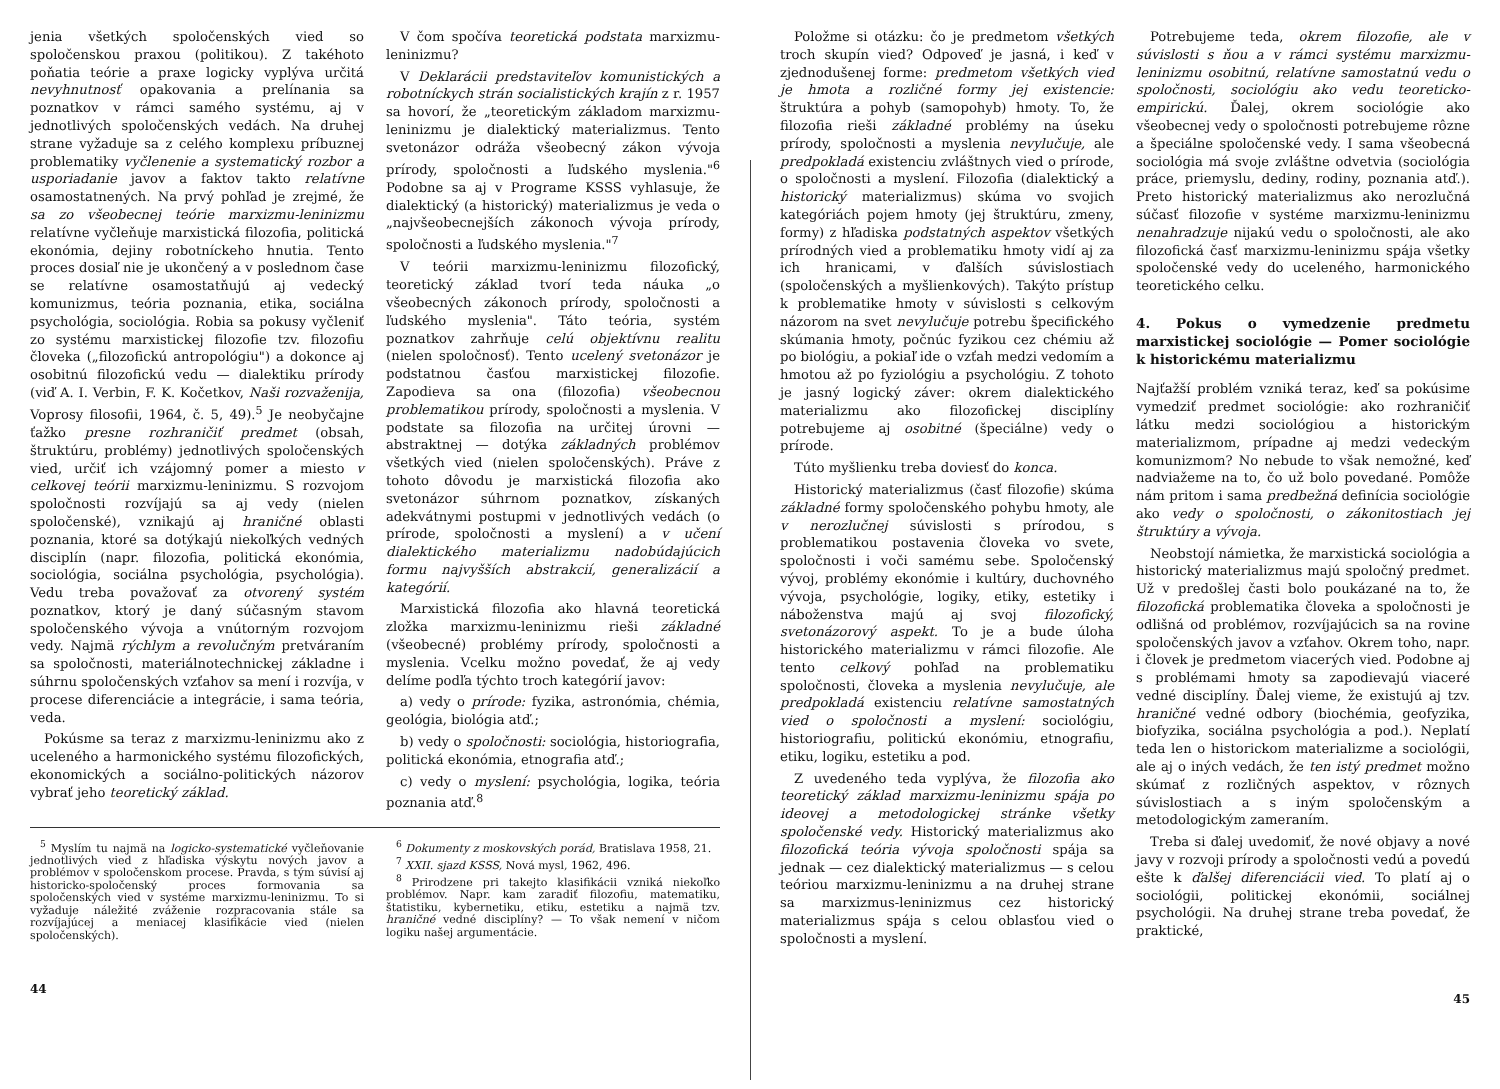jenia všetkých spoločenských vied so spoločenskou praxou (politikou). Z takéhoto poňatia teórie a praxe logicky vyplýva určitá nevyhnutnosť opakovania a prelínania sa poznatkov v rámci samého systému, aj v jednotlivých spoločenských vedách. Na druhej strane vyžaduje sa z celého komplexu príbuznej problematiky vyčlenenie a systematický rozbor a usporiadanie javov a faktov takto relatívne osamostatnených. Na prvý pohľad je zrejmé, že sa zo všeobecnej teórie marxizmu-leninizmu relatívne vyčleňuje marxistická filozofia, politická ekonómia, dejiny robotníckeho hnutia. Tento proces dosiaľ nie je ukončený a v poslednom čase se relatívne osamostatňujú aj vedecký komunizmus, teória poznania, etika, sociálna psychológia, sociológia. Robia sa pokusy vyčleniť zo systému marxistickej filozofie tzv. filozofiu človeka („filozofickú antropológiu") a dokonce aj osobitnú filozofickú vedu — dialektiku prírody (viď A. I. Verbin, F. K. Kočetkov, Naši rozvaženija, Voprosy filosofii, 1964, č. 5, 49).<sup>5</sup> Je neobyčajne ťažko presne rozhraničiť predmet (obsah, štruktúru, problémy) jednotlivých spoločenských vied, určiť ich vzájomný pomer a miesto v celkovej teórii marxizmu-leninizmu. S rozvojom spoločnosti rozvíjajú sa aj vedy (nielen spoločenské), vznikajú aj hraničné oblasti poznania, ktoré sa dotýkajú niekoľkých vedných disciplín (napr. filozofia, politická ekonómia, sociológia, sociálna psychológia, psychológia). Vedu treba považovať za otvorený systém poznatkov, ktorý je daný súčasným stavom spoločenského vývoja a vnútorným rozvojom vedy. Najmä rýchlym a revolučným pretváraním sa spoločnosti, materiálnotechnickej základne i súhrnu spoločenských vzťahov sa mení i rozvíja, v procese diferenciácie a integrácie, i sama teória, veda.
Pokúsme sa teraz z marxizmu-leninizmu ako z uceleného a harmonického systému filozofických, ekonomických a sociálno-politických názorov vybrať jeho teoretický základ.
V čom spočíva teoretická podstata marxizmu-leninizmu?
V Deklarácii predstaviteľov komunistických a robotníckych strán socialistických krajín z r. 1957 sa hovorí, že „teoretickým základom marxizmu-leninizmu je dialektický materializmus. Tento svetonázor odráža všeobecný zákon vývoja prírody, spoločnosti a ľudského myslenia."<sup>6</sup> Podobne sa aj v Programe KSSS vyhlasuje, že dialektický (a historický) materializmus je veda o „najvšeobecnejších zákonoch vývoja prírody, spoločnosti a ľudského myslenia."<sup>7</sup>
V teórii marxizmu-leninizmu filozofický, teoretický základ tvorí teda náuka „o všeobecných zákonoch prírody, spoločnosti a ľudského myslenia". Táto teória, systém poznatkov zahrňuje celú objektívnu realitu (nielen spoločnosť). Tento ucelený svetonázor je podstatnou časťou marxistickej filozofie. Zapodieva sa ona (filozofia) všeobecnou problematikou prírody, spoločnosti a myslenia. V podstate sa filozofia na určitej úrovni — abstraktnej — dotýka základných problémov všetkých vied (nielen spoločenských). Práve z tohoto dôvodu je marxistická filozofia ako svetonázor súhrnom poznatkov, získaných adekvátnymi postupmi v jednotlivých vedách (o prírode, spoločnosti a myslení) a v učení dialektického materializmu nadobúdajúcich formu najvyšších abstrakcií, generalizácií a kategórií.
Marxistická filozofia ako hlavná teoretická zložka marxizmu-leninizmu rieši základné (všeobecné) problémy prírody, spoločnosti a myslenia. Vcelku možno povedať, že aj vedy delíme podľa týchto troch kategórií javov:
a) vedy o prírode: fyzika, astronómia, chémia, geológia, biológia atď.;
b) vedy o spoločnosti: sociológia, historiografia, politická ekonómia, etnografia atď.;
c) vedy o myslení: psychológia, logika, teória poznania atď.<sup>8</sup>
<sup>5</sup> Myslím tu najmä na logicko-systematické vyčleňovanie jednotlivých vied z hľadiska výskytu nových javov a problémov v spoločenskom procese. Pravda, s tým súvisí aj historicko-spoločenský proces formovania sa spoločenských vied v systéme marxizmu-leninizmu. To si vyžaduje náležité zváženie rozpracovania stále sa rozvíjajúcej a meniacej klasifikácie vied (nielen spoločenských).
<sup>6</sup> Dokumenty z moskovských porád, Bratislava 1958, 21.
<sup>7</sup> XXII. sjazd KSSS, Nová mysl, 1962, 496.
<sup>8</sup> Prirodzene pri takejto klasifikácii vzniká niekoľko problémov. Napr. kam zaradiť filozofiu, matematiku, štatistiku, kybernetiku, etiku, estetiku a najmä tzv. hraničné vedné disciplíny? — To však nemení v ničom logiku našej argumentácie.
44
Položme si otázku: čo je predmetom všetkých troch skupín vied? Odpoveď je jasná, i keď v zjednodušenej forme: predmetom všetkých vied je hmota a rozličné formy jej existencie: štruktúra a pohyb (samopohyb) hmoty. To, že filozofia rieši základné problémy na úseku prírody, spoločnosti a myslenia nevylučuje, ale predpokladá existenciu zvláštnych vied o prírode, o spoločnosti a myslení. Filozofia (dialektický a historický materializmus) skúma vo svojich kategóriách pojem hmoty (jej štruktúru, zmeny, formy) z hľadiska podstatných aspektov všetkých prírodných vied a problematiku hmoty vidí aj za ich hranicami, v ďalších súvislostiach (spoločenských a myšlienkových). Takýto prístup k problematike hmoty v súvislosti s celkovým názorom na svet nevylučuje potrebu špecifického skúmania hmoty, počnúc fyzikou cez chémiu až po biológiu, a pokiaľ ide o vzťah medzi vedomím a hmotou až po fyziológiu a psychológiu. Z tohoto je jasný logický záver: okrem dialektického materializmu ako filozofickej disciplíny potrebujeme aj osobitné (špeciálne) vedy o prírode.
Túto myšlienku treba doviesť do konca.
Historický materializmus (časť filozofie) skúma základné formy spoločenského pohybu hmoty, ale v nerozlučnej súvislosti s prírodou, s problematikou postavenia človeka vo svete, spoločnosti i voči samému sebe. Spoločenský vývoj, problémy ekonómie i kultúry, duchovného vývoja, psychológie, logiky, etiky, estetiky i náboženstva majú aj svoj filozofický, svetonázorový aspekt. To je a bude úloha historického materializmu v rámci filozofie. Ale tento celkový pohľad na problematiku spoločnosti, človeka a myslenia nevylučuje, ale predpokladá existenciu relatívne samostatných vied o spoločnosti a myslení: sociológiu, historiografiu, politickú ekonómiu, etnografiu, etiku, logiku, estetiku a pod.
Z uvedeného teda vyplýva, že filozofia ako teoretický základ marxizmu-leninizmu spája po ideovej a metodologickej stránke všetky spoločenské vedy. Historický materializmus ako filozofická teória vývoja spoločnosti spája sa jednak — cez dialektický materializmus — s celou teóriou marxizmu-leninizmu a na druhej strane sa marxizmus-leninizmus cez historický materializmus spája s celou oblasťou vied o spoločnosti a myslení.
Potrebujeme teda, okrem filozofie, ale v súvislosti s ňou a v rámci systému marxizmu-leninizmu osobitnú, relatívne samostatnú vedu o spoločnosti, sociológiu ako vedu teoreticko-empirickú. Ďalej, okrem sociológie ako všeobecnej vedy o spoločnosti potrebujeme rôzne a špeciálne spoločenské vedy. I sama všeobecná sociológia má svoje zvláštne odvetvia (sociológia práce, priemyslu, dediny, rodiny, poznania atď.). Preto historický materializmus ako nerozlučná súčasť filozofie v systéme marxizmu-leninizmu nenahradzuje nijakú vedu o spoločnosti, ale ako filozofická časť marxizmu-leninizmu spája všetky spoločenské vedy do uceleného, harmonického teoretického celku.
4. Pokus o vymedzenie predmetu marxistickej sociológie — Pomer sociológie k historickému materializmu
Najťažší problém vzniká teraz, keď sa pokúsime vymedziť predmet sociológie: ako rozhraničiť látku medzi sociológiou a historickým materializmom, prípadne aj medzi vedeckým komunizmom? No nebude to však nemožné, keď nadviažeme na to, čo už bolo povedané. Pomôže nám pritom i sama predbežná definícia sociológie ako vedy o spoločnosti, o zákonitostiach jej štruktúry a vývoja.
Neobstojí námietka, že marxistická sociológia a historický materializmus majú spoločný predmet. Už v predošlej časti bolo poukázané na to, že filozofická problematika človeka a spoločnosti je odlišná od problémov, rozvíjajúcich sa na rovine spoločenských javov a vzťahov. Okrem toho, napr. i človek je predmetom viacerých vied. Podobne aj s problémami hmoty sa zapodievajú viaceré vedné disciplíny. Ďalej vieme, že existujú aj tzv. hraničné vedné odbory (biochémia, geofyzika, biofyzika, sociálna psychológia a pod.). Neplatí teda len o historickom materializme a sociológii, ale aj o iných vedách, že ten istý predmet možno skúmať z rozličných aspektov, v rôznych súvislostiach a s iným spoločenským a metodologickým zameraním.
Treba si ďalej uvedomiť, že nové objavy a nové javy v rozvoji prírody a spoločnosti vedú a povedú ešte k ďalšej diferenciácii vied. To platí aj o sociológii, politickej ekonómii, sociálnej psychológii. Na druhej strane treba povedať, že praktické,
45